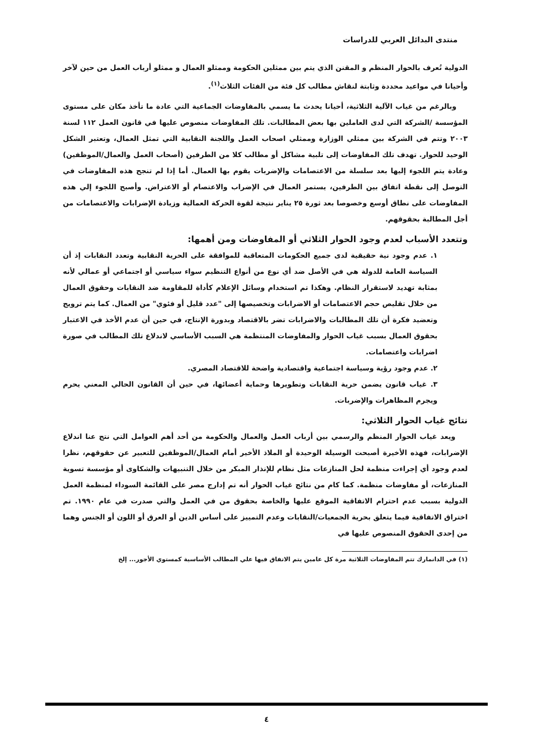منتدى البدائل العربي للدراسات
الدولية تُعرف بالحوار المنظم و المقنن الذي يتم بين ممثلين الحكومة وممثلو العمال و ممثلو أرباب العمل من حين لآخر وأحيانا في مواعيد محددة وثابتة لنقاش مطالب كل فئة من الفئات الثلاث<sup>(١)</sup>.
وبالرغم من غياب الآلية الثلاثية، أحيانا يحدث ما يسمي بالمفاوضات الجماعية التي عادة ما تأخذ مكان على مستوى المؤسسة /الشركة التي لدى العاملين بها بعض المطالبات. تلك المفاوضات منصوص عليها في قانون العمل ١١٢ لسنة ٢٠٠٣ وتتم في الشركة بين ممثلي الوزارة وممثلي اصحاب العمل واللجنة النقابية التي تمثل العمال، وتعتبر الشكل الوحيد للحوار. تهدف تلك المفاوضات إلى تلبية مشاكل أو مطالب كلا من الطرفين (أصحاب العمل والعمال/الموظفين) وعادة يتم اللجوء إليها بعد سلسلة من الاعتصامات والإضربات يقوم بها العمال. أما إذا لم تنجح هذه المفاوضات في التوصل إلى نقطة اتفاق بين الطرفين، يستمر العمال في الإضراب والاعتصام أو الاعتراض. وأصبح اللجوء إلي هذه المفاوضات على نطاق أوسع وخصوصا بعد ثورة ٢٥ يناير نتيجة لقوة الحركة العمالية وزيادة الإضرابات والاعتصامات من أجل المطالبة بحقوقهم.
وتتعدد الأسباب لعدم وجود الحوار الثلاثي أو المفاوضات ومن أهمها:
١. عدم وجود نية حقيقية لدى جميع الحكومات المتعاقبة للموافقة على الحرية النقابية وتعدد النقابات إذ أن السياسة العامة للدولة هي في الأصل ضد أي نوع من أنواع التنظيم سواء سياسي أو اجتماعي أو عمالي لأنه بمثابة تهديد لاستقرار النظام. وهكذا تم استخدام وسائل الإعلام كأداة للمقاومة ضد النقابات وحقوق العمال من خلال تقليص حجم الاعتصامات أو الاضرابات وتخصيصها إلى "عدد قليل أو فئوي" من العمال. كما يتم ترويج وتعضيد فكرة أن تلك المطالبات والاضرابات تضر بالاقتصاد وبدورة الإنتاج، في حين أن عدم الأخذ في الاعتبار بحقوق العمال بسبب غياب الحوار والمفاوضات المنتظمة هي السبب الأساسي لاندلاع تلك المطالب في صورة اضرابات واعتصامات.
٢. عدم وجود رؤية وسياسة اجتماعية واقتصادية واضحة للاقتصاد المصري.
٣. غياب قانون يضمن حرية النقابات وتطويرها وحماية أعضائها، في حين أن القانون الحالي المعني يحرم ويجرم المظاهرات والإضربات.
نتائج غياب الحوار الثلاثي:
ويعد غياب الحوار المنظم والرسمي بين أرباب العمل والعمال والحكومة من أحد أهم العوامل التي نتج عنا اندلاع الإضرابات، فهذه الأخيرة أصبحت الوسيلة الوحيدة أو الملاذ الأخير أمام العمال/الموظفين للتعبير عن حقوقهم، نظرا لعدم وجود أي إجراءت منظمة لحل المنازعات مثل نظام للإنذار المبكر من خلال التنبيهات والشكاوى أو مؤسسة تسوية المنازعات، أو مفاوضات منظمة. كما كام من نتائج غياب الحوار أنه تم إدارج مصر على القائمة السوداء لمنظمة العمل الدولية بسبب عدم احترام الاتفاقية الموقع عليها والخاصة بحقوق من في العمل والتي صدرت في عام ١٩٩٠. تم اختراق الاتفاقية فيما يتعلق بحرية الجمعيات/النقابات وعدم التمييز على أساس الدين أو العرق أو اللون أو الجنس وهما من إحدى الحقوق المنصوص عليها في
(١) في الدانمارك تتم المفاوضات الثلاثية مرة كل عامين يتم الاتفاق فيها علي المطالب الأساسية كمستوي الأجور... إلخ
٤